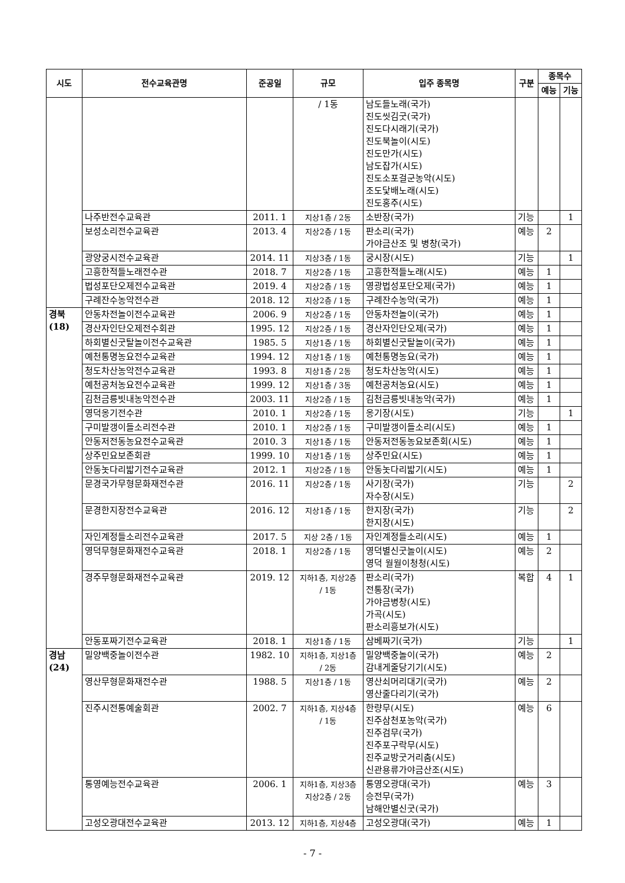| 시도 | 전수교육관명 | 준공일 | 규모 | 입주 종목명 | 구분 | 종목수 | |
| --- | --- | --- | --- | --- | --- | --- | --- |
| | | | | | | 예능 | 기능 |
| | | | / 1동 | 남도들노래(국가) 진도씻김굿(국가) 진도다시래기(국가) 진도북놀이(시도) 진도만가(시도) 남도잡가(시도) 진도소포걸군농악(시도) 조도닻배노래(시도) 진도홍주(시도) | | | |
| | 나주반전수교육관 | 2011. 1 | 지상1층 / 2동 | 소반장(국가) | 기능 | | 1 |
| | 보성소리전수교육관 | 2013. 4 | 지상2층 / 1동 | 판소리(국가) 가야금산조 및 병창(국가) | 예능 | 2 | |
| | 광양궁시전수교육관 | 2014. 11 | 지상3층 / 1동 | 궁시장(시도) | 기능 | | 1 |
| | 고흥한적들노래전수관 | 2018. 7 | 지상2층 / 1동 | 고흥한적들노래(시도) | 예능 | 1 | |
| | 법성포단오제전수교육관 | 2019. 4 | 지상2층 / 1동 | 영광법성포단오제(국가) | 예능 | 1 | |
| | 구례잔수농악전수관 | 2018. 12 | 지상2층 / 1동 | 구례잔수농악(국가) | 예능 | 1 | |
| 경북(18) | 안동차전놀이전수교육관 | 2006. 9 | 지상2층 / 1동 | 안동차전놀이(국가) | 예능 | 1 | |
| | 경산자인단오제전수회관 | 1995. 12 | 지상2층 / 1동 | 경산자인단오제(국가) | 예능 | 1 | |
| | 하회별신굿탈놀이전수교육관 | 1985. 5 | 지상1층 / 1동 | 하회별신굿탈놀이(국가) | 예능 | 1 | |
| | 예천통명농요전수교육관 | 1994. 12 | 지상1층 / 1동 | 예천통명농요(국가) | 예능 | 1 | |
| | 청도차산농악전수교육관 | 1993. 8 | 지상1층 / 2동 | 청도차산농악(시도) | 예능 | 1 | |
| | 예천공처농요전수교육관 | 1999. 12 | 지상1층 / 3동 | 예천공처농요(시도) | 예능 | 1 | |
| | 김천금릉빗내농악전수관 | 2003. 11 | 지상2층 / 1동 | 김천금릉빗내농악(국가) | 예능 | 1 | |
| | 영덕옹기전수관 | 2010. 1 | 지상2층 / 1동 | 옹기장(시도) | 기능 | | 1 |
| | 구미발갱이들소리전수관 | 2010. 1 | 지상2층 / 1동 | 구미발갱이들소리(시도) | 예능 | 1 | |
| | 안동저전동농요전수교육관 | 2010. 3 | 지상1층 / 1동 | 안동저전동농요보존회(시도) | 예능 | 1 | |
| | 상주민요보존회관 | 1999. 10 | 지상1층 / 1동 | 상주민요(시도) | 예능 | 1 | |
| | 안동놋다리밟기전수교육관 | 2012. 1 | 지상2층 / 1동 | 안동놋다리밟기(시도) | 예능 | 1 | |
| | 문경국가무형문화재전수관 | 2016. 11 | 지상2층 / 1동 | 사기장(국가) 자수장(시도) | 기능 | | 2 |
| | 문경한지장전수교육관 | 2016. 12 | 지상1층 / 1동 | 한지장(국가) 한지장(시도) | 기능 | | 2 |
| | 자인계정들소리전수교육관 | 2017. 5 | 지상 2층 / 1동 | 자인계정들소리(시도) | 예능 | 1 | |
| | 영덕무형문화재전수교육관 | 2018. 1 | 지상2층 / 1동 | 영덕별신굿놀이(시도) 영덕 월월이청청(시도) | 예능 | 2 | |
| | 경주무형문화재전수교육관 | 2019. 12 | 지하1층, 지상2층 / 1동 | 판소리(국가) 전통장(국가) 가야금병창(시도) 가곡(시도) 판소리흥보가(시도) | 복합 | 4 | 1 |
| | 안동포짜기전수교육관 | 2018. 1 | 지상1층 / 1동 | 삼베짜기(국가) | 기능 | | 1 |
| 경남(24) | 밀양백중놀이전수관 | 1982. 10 | 지하1층, 지상1층 / 2동 | 밀양백중놀이(국가) 감내게줄당기기(시도) | 예능 | 2 | |
| | 영산무형문화재전수관 | 1988. 5 | 지상1층 / 1동 | 영산쇠머리대기(국가) 영산줄다리기(국가) | 예능 | 2 | |
| | 진주시전통예술회관 | 2002. 7 | 지하1층, 지상4층 / 1동 | 한량무(시도) 진주삼천포농악(국가) 진주검무(국가) 진주포구락무(시도) 진주교방굿거리춤(시도) 신관용류가야금산조(시도) | 예능 | 6 | |
| | 통영예능전수교육관 | 2006. 1 | 지하1층, 지상3층 지상2층 / 2동 | 통영오광대(국가) 승전무(국가) 남해안별신굿(국가) | 예능 | 3 | |
| | 고성오광대전수교육관 | 2013. 12 | 지하1층, 지상4층 | 고성오광대(국가) | 예능 | 1 | |
- 7 -